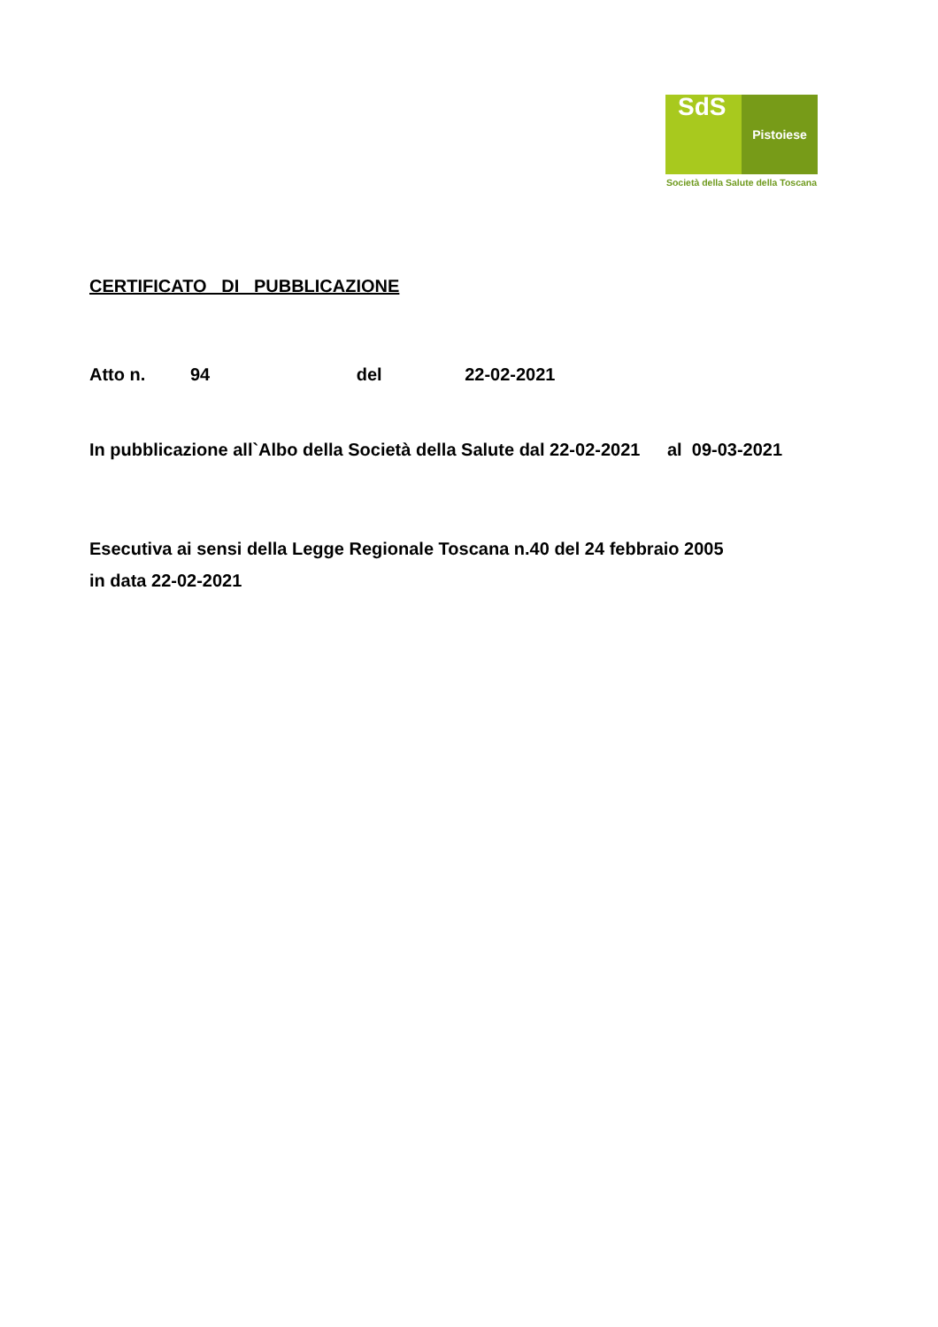SdS
Pistoiese
Società della Salute della Toscana
CERTIFICATO DI PUBBLICAZIONE
Atto n. 94 del 22-02-2021
In pubblicazione all`Albo della Società della Salute dal 22-02-2021 al 09-03-2021
Esecutiva ai sensi della Legge Regionale Toscana n.40 del 24 febbraio 2005
in data 22-02-2021